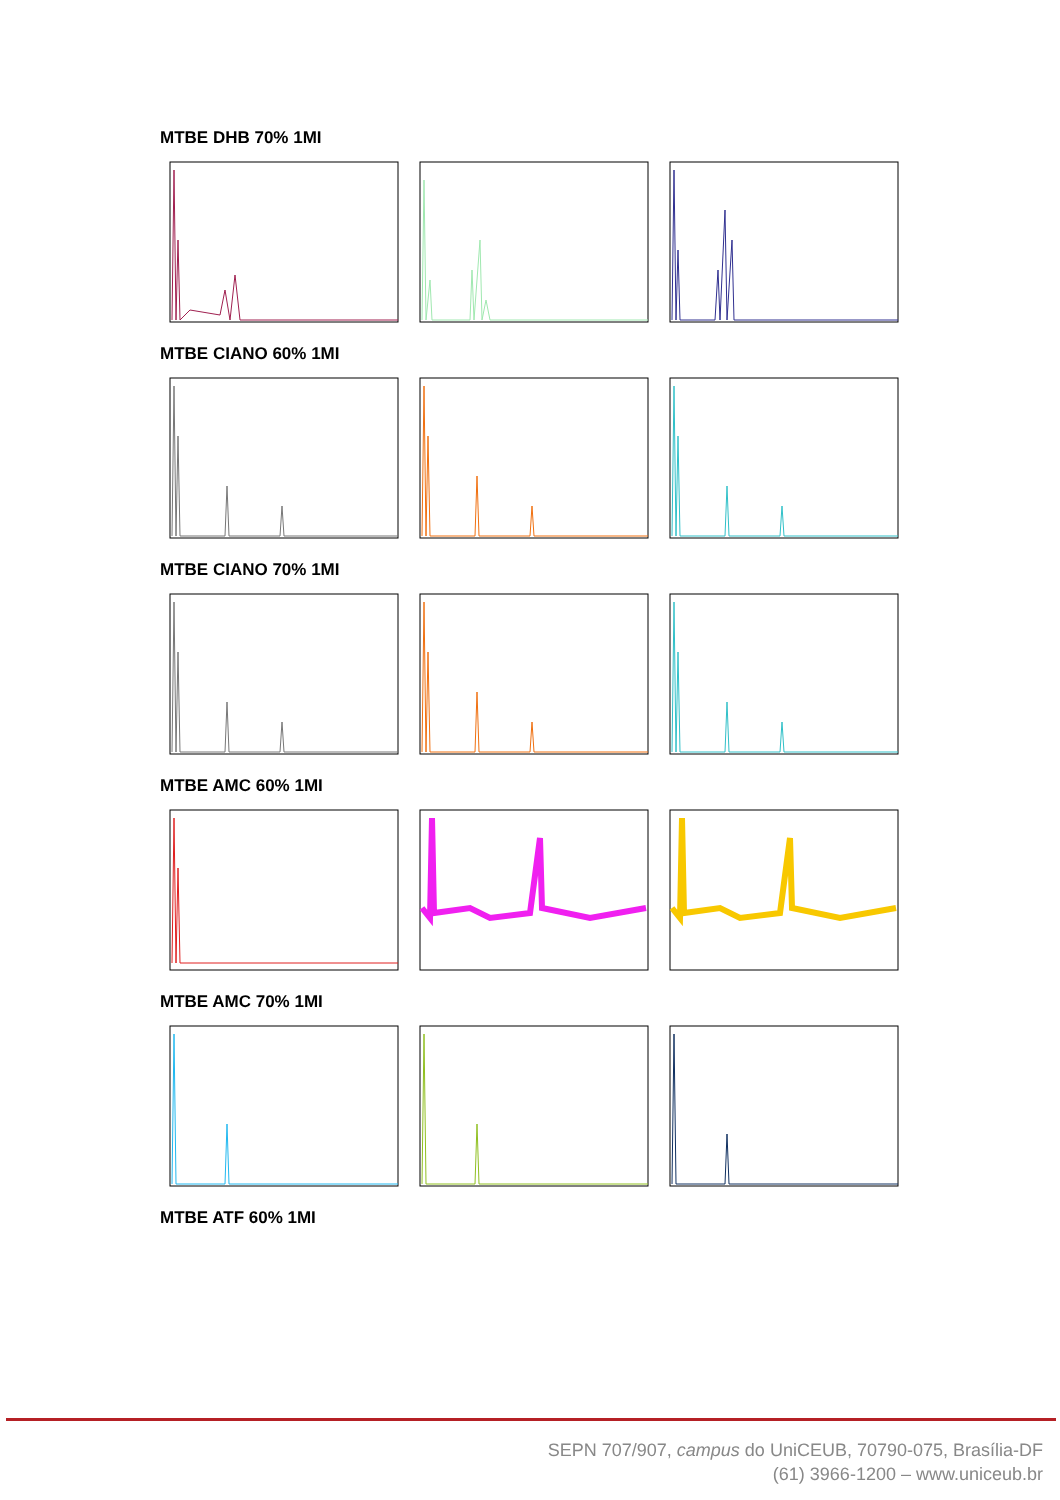MTBE DHB 70% 1MI
MTBE CIANO 60% 1MI
MTBE CIANO 70% 1MI
MTBE AMC 60% 1MI
MTBE AMC 70% 1MI
MTBE ATF 60% 1MI
SEPN 707/907, campus do UniCEUB, 70790-075, Brasília-DF
(61) 3966-1200 – www.uniceub.br